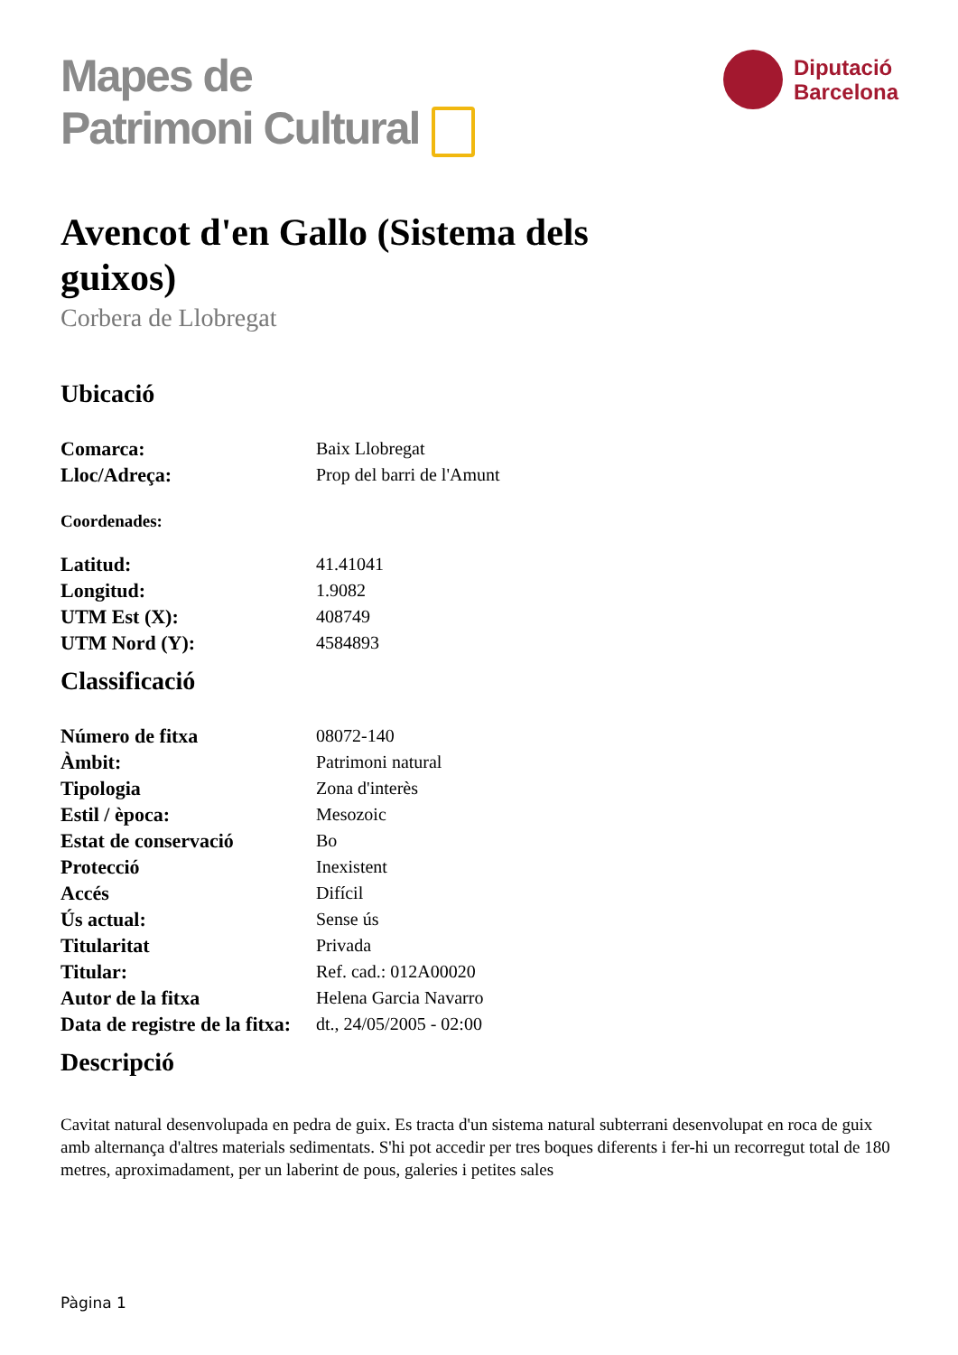Mapes de
Patrimoni Cultural
Diputació
Barcelona
Avencot d'en Gallo (Sistema dels guixos)
Corbera de Llobregat
Ubicació
| Comarca: | Baix Llobregat |
| Lloc/Adreça: | Prop del barri de l'Amunt |
Coordenades:
| Latitud: | 41.41041 |
| Longitud: | 1.9082 |
| UTM Est (X): | 408749 |
| UTM Nord (Y): | 4584893 |
Classificació
| Número de fitxa | 08072-140 |
| Àmbit: | Patrimoni natural |
| Tipologia | Zona d'interès |
| Estil / època: | Mesozoic |
| Estat de conservació | Bo |
| Protecció | Inexistent |
| Accés | Difícil |
| Ús actual: | Sense ús |
| Titularitat | Privada |
| Titular: | Ref. cad.: 012A00020 |
| Autor de la fitxa | Helena Garcia Navarro |
| Data de registre de la fitxa: | dt., 24/05/2005 - 02:00 |
Descripció
Cavitat natural desenvolupada en pedra de guix. Es tracta d'un sistema natural subterrani desenvolupat en roca de guix amb alternança d'altres materials sedimentats. S'hi pot accedir per tres boques diferents i fer-hi un recorregut total de 180 metres, aproximadament, per un laberint de pous, galeries i petites sales
Pàgina 1